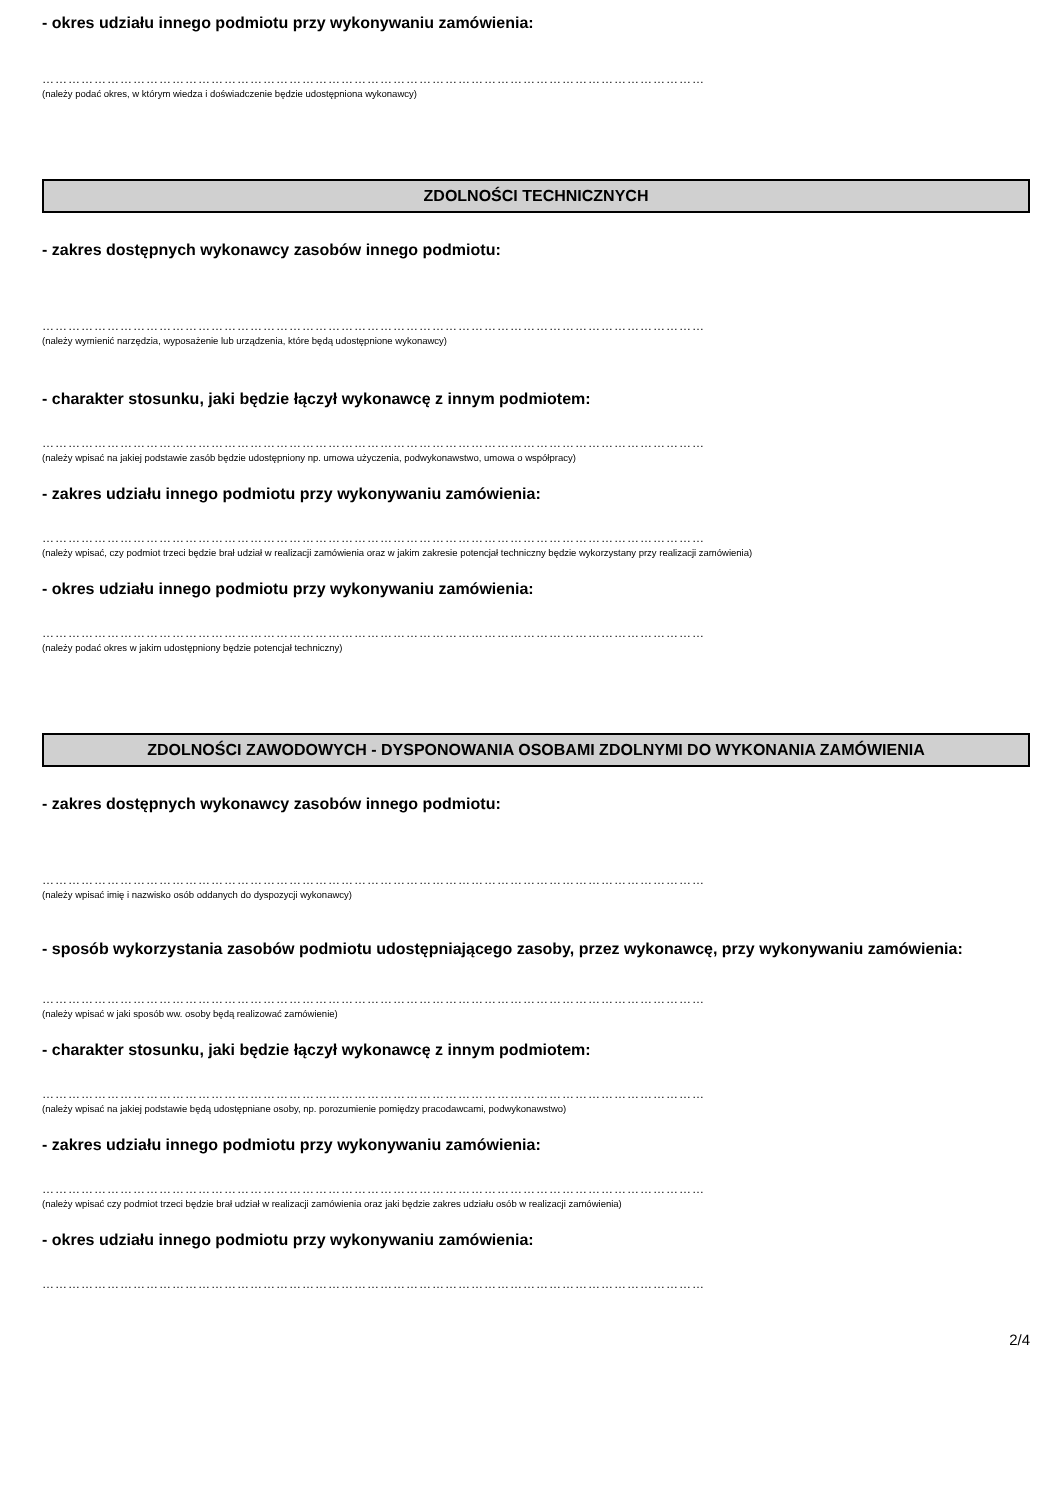- okres udziału innego podmiotu przy wykonywaniu zamówienia:
………………………………………………………………………………………………………………………………………
(należy podać okres, w którym wiedza i doświadczenie będzie udostępniona wykonawcy)
ZDOLNOŚCI TECHNICZNYCH
- zakres dostępnych wykonawcy zasobów innego podmiotu:
………………………………………………………………………………………………………………………………………
(należy wymienić narzędzia, wyposażenie lub urządzenia, które będą udostępnione wykonawcy)
- charakter stosunku, jaki będzie łączył wykonawcę z innym podmiotem:
………………………………………………………………………………………………………………………………………
(należy wpisać na jakiej podstawie zasób będzie udostępniony np. umowa użyczenia, podwykonawstwo, umowa o współpracy)
- zakres udziału innego podmiotu przy wykonywaniu zamówienia:
………………………………………………………………………………………………………………………………………
(należy wpisać, czy podmiot trzeci będzie brał udział w realizacji zamówienia oraz w jakim zakresie potencjał techniczny będzie wykorzystany przy realizacji zamówienia)
- okres udziału innego podmiotu przy wykonywaniu zamówienia:
………………………………………………………………………………………………………………………………………
(należy podać okres w jakim udostępniony będzie potencjał techniczny)
ZDOLNOŚCI ZAWODOWYCH - DYSPONOWANIA OSOBAMI ZDOLNYMI DO WYKONANIA ZAMÓWIENIA
- zakres dostępnych wykonawcy zasobów innego podmiotu:
………………………………………………………………………………………………………………………………………
(należy wpisać imię i nazwisko osób oddanych do dyspozycji wykonawcy)
- sposób wykorzystania zasobów podmiotu udostępniającego zasoby, przez wykonawcę, przy wykonywaniu zamówienia:
………………………………………………………………………………………………………………………………………
(należy wpisać w jaki sposób ww. osoby będą realizować zamówienie)
- charakter stosunku, jaki będzie łączył wykonawcę z innym podmiotem:
………………………………………………………………………………………………………………………………………
(należy wpisać na jakiej podstawie będą udostępniane osoby, np. porozumienie pomiędzy pracodawcami, podwykonawstwo)
- zakres udziału innego podmiotu przy wykonywaniu zamówienia:
………………………………………………………………………………………………………………………………………
(należy wpisać czy podmiot trzeci będzie brał udział w realizacji zamówienia oraz jaki będzie zakres udziału osób w realizacji zamówienia)
- okres udziału innego podmiotu przy wykonywaniu zamówienia:
………………………………………………………………………………………………………………………………………
2/4